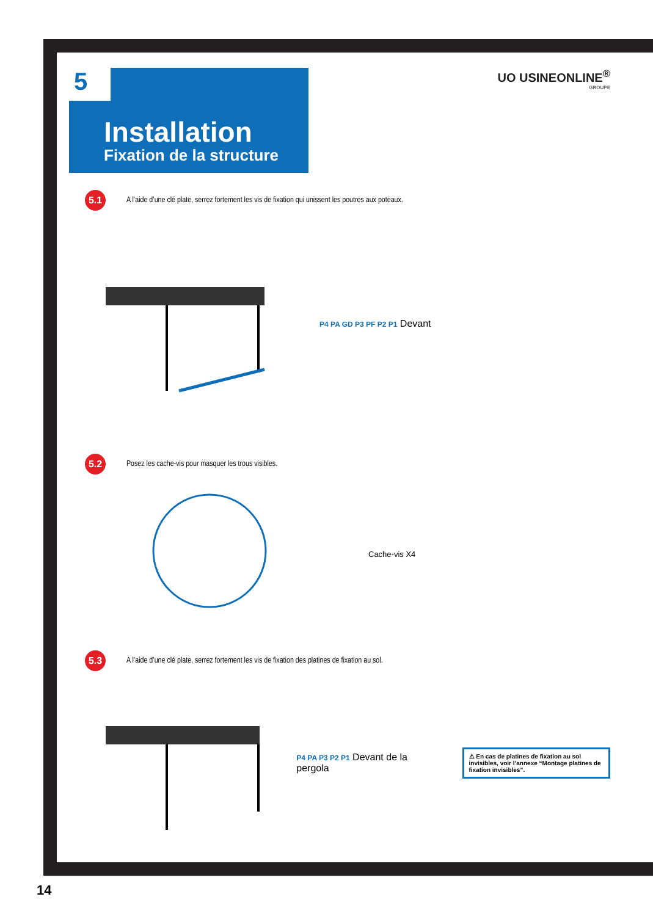5
Installation
Fixation de la structure
UO USINEONLINE<sup>®</sup>
GROUPE
5.1
A l’aide d’une clé plate, serrez fortement les vis de fixation qui unissent les poutres aux poteaux.
P4 PA GD P3 PF P2 P1 Devant
5.2
Posez les cache-vis pour masquer les trous visibles.
Cache-vis X4
5.3
A l’aide d’une clé plate, serrez fortement les vis de fixation des platines de fixation au sol.
P4 PA P3 P2 P1 Devant de la pergola
⚠ En cas de platines de fixation au sol invisibles, voir l’annexe “Montage platines de fixation invisibles”.
14